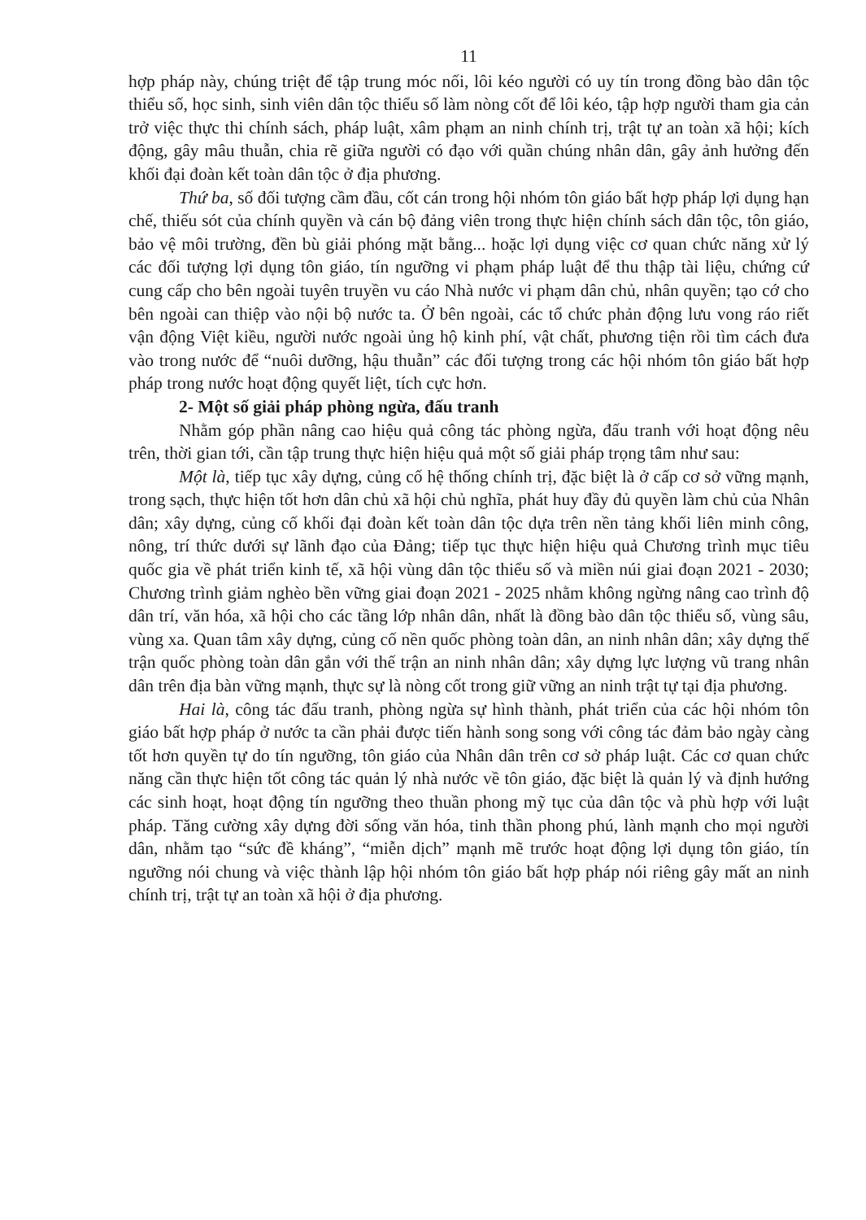11
hợp pháp này, chúng triệt để tập trung móc nối, lôi kéo người có uy tín trong đồng bào dân tộc thiểu số, học sinh, sinh viên dân tộc thiểu số làm nòng cốt để lôi kéo, tập hợp người tham gia cản trở việc thực thi chính sách, pháp luật, xâm phạm an ninh chính trị, trật tự an toàn xã hội; kích động, gây mâu thuẫn, chia rẽ giữa người có đạo với quần chúng nhân dân, gây ảnh hưởng đến khối đại đoàn kết toàn dân tộc ở địa phương.
Thứ ba, số đối tượng cầm đầu, cốt cán trong hội nhóm tôn giáo bất hợp pháp lợi dụng hạn chế, thiếu sót của chính quyền và cán bộ đảng viên trong thực hiện chính sách dân tộc, tôn giáo, bảo vệ môi trường, đền bù giải phóng mặt bằng... hoặc lợi dụng việc cơ quan chức năng xử lý các đối tượng lợi dụng tôn giáo, tín ngưỡng vi phạm pháp luật để thu thập tài liệu, chứng cứ cung cấp cho bên ngoài tuyên truyền vu cáo Nhà nước vi phạm dân chủ, nhân quyền; tạo cớ cho bên ngoài can thiệp vào nội bộ nước ta. Ở bên ngoài, các tổ chức phản động lưu vong ráo riết vận động Việt kiều, người nước ngoài ủng hộ kinh phí, vật chất, phương tiện rồi tìm cách đưa vào trong nước để “nuôi dưỡng, hậu thuẫn” các đối tượng trong các hội nhóm tôn giáo bất hợp pháp trong nước hoạt động quyết liệt, tích cực hơn.
2- Một số giải pháp phòng ngừa, đấu tranh
Nhằm góp phần nâng cao hiệu quả công tác phòng ngừa, đấu tranh với hoạt động nêu trên, thời gian tới, cần tập trung thực hiện hiệu quả một số giải pháp trọng tâm như sau:
Một là, tiếp tục xây dựng, củng cố hệ thống chính trị, đặc biệt là ở cấp cơ sở vững mạnh, trong sạch, thực hiện tốt hơn dân chủ xã hội chủ nghĩa, phát huy đầy đủ quyền làm chủ của Nhân dân; xây dựng, củng cố khối đại đoàn kết toàn dân tộc dựa trên nền tảng khối liên minh công, nông, trí thức dưới sự lãnh đạo của Đảng; tiếp tục thực hiện hiệu quả Chương trình mục tiêu quốc gia về phát triển kinh tế, xã hội vùng dân tộc thiểu số và miền núi giai đoạn 2021 - 2030; Chương trình giảm nghèo bền vững giai đoạn 2021 - 2025 nhằm không ngừng nâng cao trình độ dân trí, văn hóa, xã hội cho các tầng lớp nhân dân, nhất là đồng bào dân tộc thiểu số, vùng sâu, vùng xa. Quan tâm xây dựng, củng cố nền quốc phòng toàn dân, an ninh nhân dân; xây dựng thế trận quốc phòng toàn dân gắn với thế trận an ninh nhân dân; xây dựng lực lượng vũ trang nhân dân trên địa bàn vững mạnh, thực sự là nòng cốt trong giữ vững an ninh trật tự tại địa phương.
Hai là, công tác đấu tranh, phòng ngừa sự hình thành, phát triển của các hội nhóm tôn giáo bất hợp pháp ở nước ta cần phải được tiến hành song song với công tác đảm bảo ngày càng tốt hơn quyền tự do tín ngưỡng, tôn giáo của Nhân dân trên cơ sở pháp luật. Các cơ quan chức năng cần thực hiện tốt công tác quản lý nhà nước về tôn giáo, đặc biệt là quản lý và định hướng các sinh hoạt, hoạt động tín ngưỡng theo thuần phong mỹ tục của dân tộc và phù hợp với luật pháp. Tăng cường xây dựng đời sống văn hóa, tinh thần phong phú, lành mạnh cho mọi người dân, nhằm tạo “sức đề kháng”, “miễn dịch” mạnh mẽ trước hoạt động lợi dụng tôn giáo, tín ngưỡng nói chung và việc thành lập hội nhóm tôn giáo bất hợp pháp nói riêng gây mất an ninh chính trị, trật tự an toàn xã hội ở địa phương.